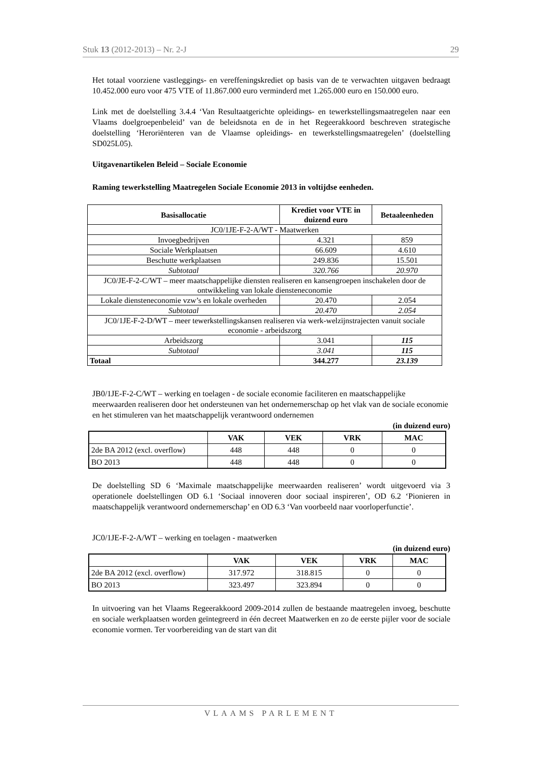Stuk 13 (2012-2013) – Nr. 2-J 29
Het totaal voorziene vastleggings- en vereffeningskrediet op basis van de te verwachten uitgaven bedraagt 10.452.000 euro voor 475 VTE of 11.867.000 euro verminderd met 1.265.000 euro en 150.000 euro.
Link met de doelstelling 3.4.4 ‘Van Resultaatgerichte opleidings- en tewerkstellingsmaatregelen naar een Vlaams doelgroepenbeleid’ van de beleidsnota en de in het Regeerakkoord beschreven strategische doelstelling ‘Heroriënteren van de Vlaamse opleidings- en tewerkstellingsmaatregelen’ (doelstelling SD025L05).
Uitgavenartikelen Beleid – Sociale Economie
Raming tewerkstelling Maatregelen Sociale Economie 2013 in voltijdse eenheden.
| Basisallocatie | Krediet voor VTE in duizend euro | Betaaleenheden |
| --- | --- | --- |
| JC0/1JE-F-2-A/WT - Maatwerken | | |
| Invoegbedrijven | 4.321 | 859 |
| Sociale Werkplaatsen | 66.609 | 4.610 |
| Beschutte werkplaatsen | 249.836 | 15.501 |
| Subtotaal | 320.766 | 20.970 |
| JC0/JE-F-2-C/WT – meer maatschappelijke diensten realiseren en kansengroepen inschakelen door de ontwikkeling van lokale diensteneconomie | | |
| Lokale diensteneconomie vzw’s en lokale overheden | 20.470 | 2.054 |
| Subtotaal | 20.470 | 2.054 |
| JC0/1JE-F-2-D/WT – meer tewerkstellingskansen realiseren via werk-welzijnstrajecten vanuit sociale economie - arbeidszorg | | |
| Arbeidszorg | 3.041 | 115 |
| Subtotaal | 3.041 | 115 |
| Totaal | 344.277 | 23.139 |
JB0/1JE-F-2-C/WT – werking en toelagen - de sociale economie faciliteren en maatschappelijke meerwaarden realiseren door het ondersteunen van het ondernemerschap op het vlak van de sociale economie en het stimuleren van het maatschappelijk verantwoord ondernemen
(in duizend euro)
| | VAK | VEK | VRK | MAC |
| --- | --- | --- | --- | --- |
| 2de BA 2012 (excl. overflow) | 448 | 448 | 0 | 0 |
| BO 2013 | 448 | 448 | 0 | 0 |
De doelstelling SD 6 ‘Maximale maatschappelijke meerwaarden realiseren’ wordt uitgevoerd via 3 operationele doelstellingen OD 6.1 ‘Sociaal innoveren door sociaal inspireren’, OD 6.2 ‘Pionieren in maatschappelijk verantwoord ondernemerschap’ en OD 6.3 ‘Van voorbeeld naar voorloperfunctie’.
JC0/1JE-F-2-A/WT – werking en toelagen - maatwerken
(in duizend euro)
| | VAK | VEK | VRK | MAC |
| --- | --- | --- | --- | --- |
| 2de BA 2012 (excl. overflow) | 317.972 | 318.815 | 0 | 0 |
| BO 2013 | 323.497 | 323.894 | 0 | 0 |
In uitvoering van het Vlaams Regeerakkoord 2009-2014 zullen de bestaande maatregelen invoeg, beschutte en sociale werkplaatsen worden geïntegreerd in één decreet Maatwerken en zo de eerste pijler voor de sociale economie vormen. Ter voorbereiding van de start van dit
VLAAMS PARLEMENT